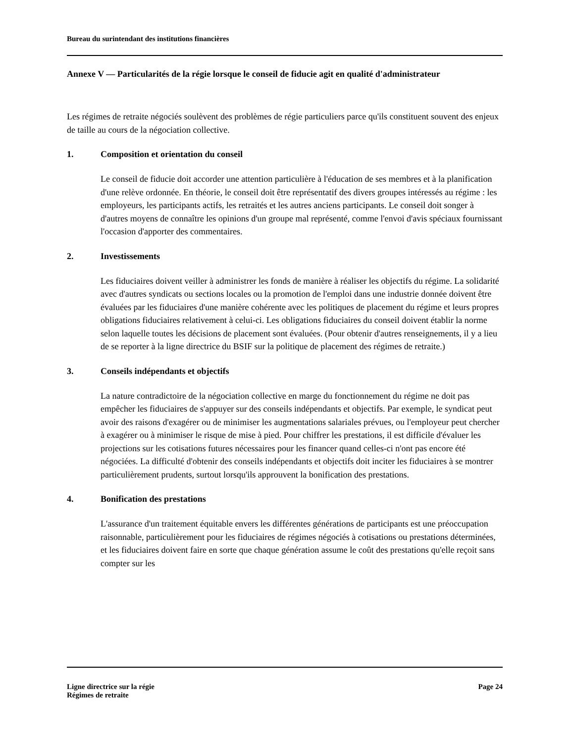Bureau du surintendant des institutions financières
Annexe V — Particularités de la régie lorsque le conseil de fiducie agit en qualité d'administrateur
Les régimes de retraite négociés soulèvent des problèmes de régie particuliers parce qu'ils constituent souvent des enjeux de taille au cours de la négociation collective.
1. Composition et orientation du conseil
Le conseil de fiducie doit accorder une attention particulière à l'éducation de ses membres et à la planification d'une relève ordonnée. En théorie, le conseil doit être représentatif des divers groupes intéressés au régime : les employeurs, les participants actifs, les retraités et les autres anciens participants. Le conseil doit songer à d'autres moyens de connaître les opinions d'un groupe mal représenté, comme l'envoi d'avis spéciaux fournissant l'occasion d'apporter des commentaires.
2. Investissements
Les fiduciaires doivent veiller à administrer les fonds de manière à réaliser les objectifs du régime. La solidarité avec d'autres syndicats ou sections locales ou la promotion de l'emploi dans une industrie donnée doivent être évaluées par les fiduciaires d'une manière cohérente avec les politiques de placement du régime et leurs propres obligations fiduciaires relativement à celui-ci. Les obligations fiduciaires du conseil doivent établir la norme selon laquelle toutes les décisions de placement sont évaluées. (Pour obtenir d'autres renseignements, il y a lieu de se reporter à la ligne directrice du BSIF sur la politique de placement des régimes de retraite.)
3. Conseils indépendants et objectifs
La nature contradictoire de la négociation collective en marge du fonctionnement du régime ne doit pas empêcher les fiduciaires de s'appuyer sur des conseils indépendants et objectifs. Par exemple, le syndicat peut avoir des raisons d'exagérer ou de minimiser les augmentations salariales prévues, ou l'employeur peut chercher à exagérer ou à minimiser le risque de mise à pied. Pour chiffrer les prestations, il est difficile d'évaluer les projections sur les cotisations futures nécessaires pour les financer quand celles-ci n'ont pas encore été négociées. La difficulté d'obtenir des conseils indépendants et objectifs doit inciter les fiduciaires à se montrer particulièrement prudents, surtout lorsqu'ils approuvent la bonification des prestations.
4. Bonification des prestations
L'assurance d'un traitement équitable envers les différentes générations de participants est une préoccupation raisonnable, particulièrement pour les fiduciaires de régimes négociés à cotisations ou prestations déterminées, et les fiduciaires doivent faire en sorte que chaque génération assume le coût des prestations qu'elle reçoit sans compter sur les
Ligne directrice sur la régie Page 24
Régimes de retraite